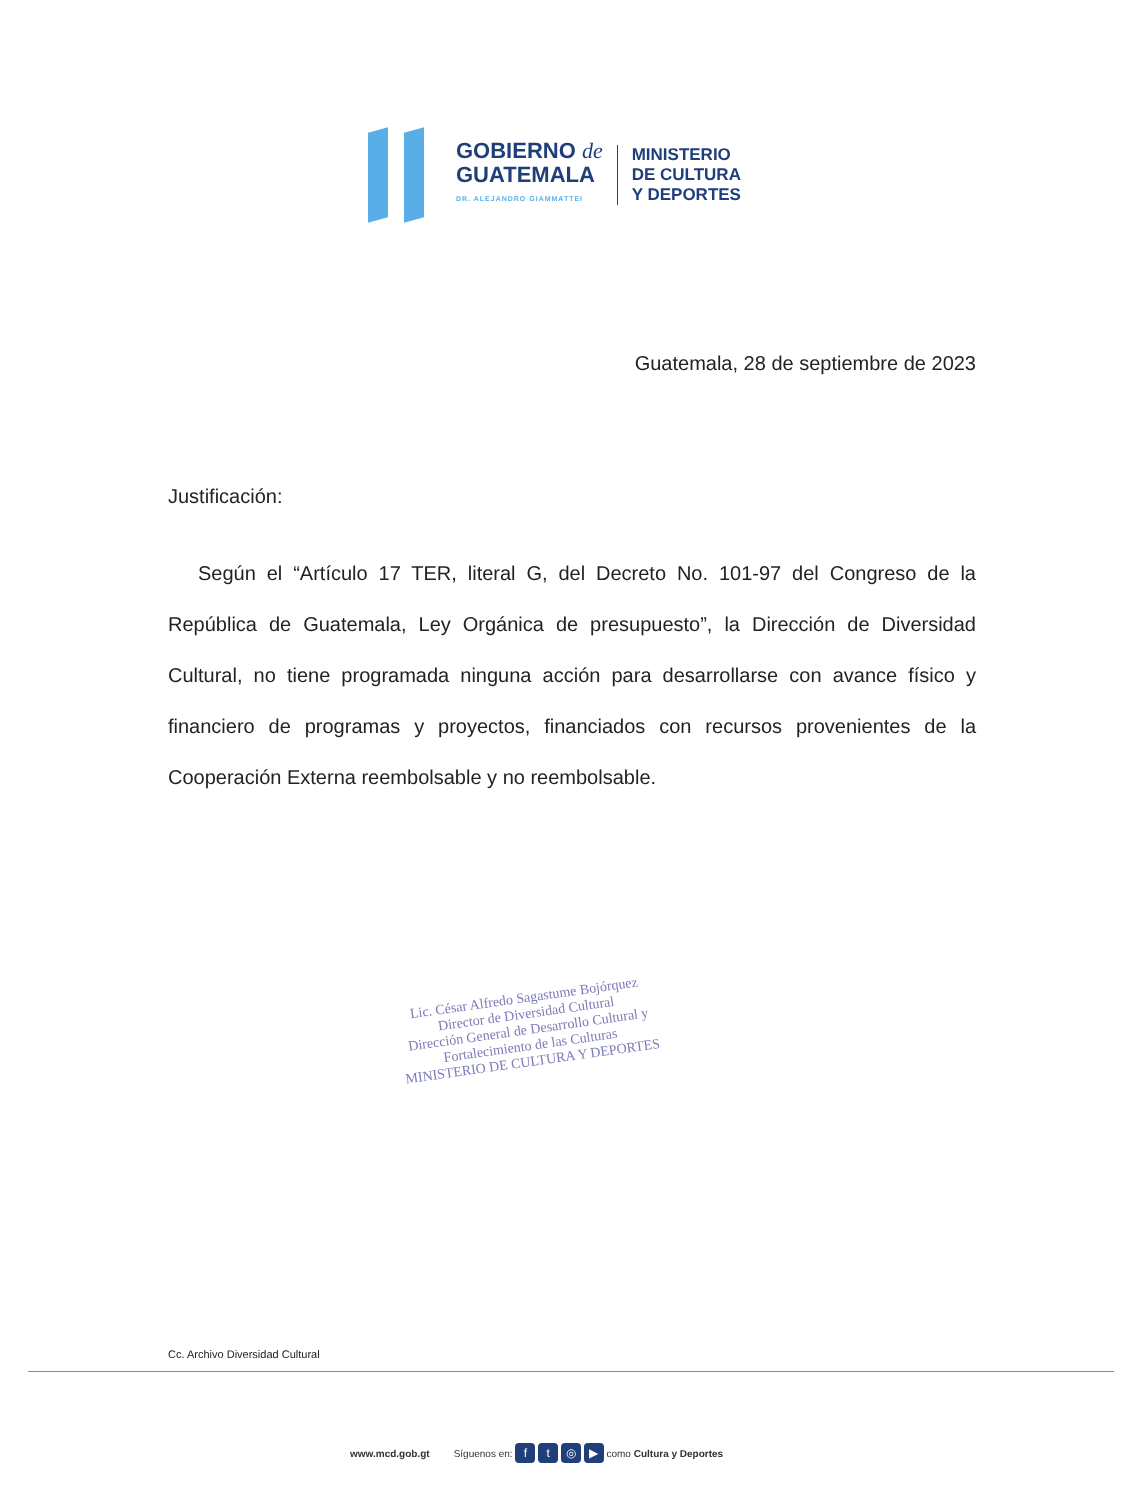GOBIERNO de
GUATEMALA
DR. ALEJANDRO GIAMMATTEI
MINISTERIO
DE CULTURA
Y DEPORTES
Guatemala, 28 de septiembre de 2023
Justificación:
Según el “Artículo 17 TER, literal G, del Decreto No. 101-97 del Congreso de la República de Guatemala, Ley Orgánica de presupuesto”, la Dirección de Diversidad Cultural, no tiene programada ninguna acción para desarrollarse con avance físico y financiero de programas y proyectos, financiados con recursos provenientes de la Cooperación Externa reembolsable y no reembolsable.
Lic. César Alfredo Sagastume Bojórquez
Director de Diversidad Cultural
Dirección General de Desarrollo Cultural y
Fortalecimiento de las Culturas
MINISTERIO DE CULTURA Y DEPORTES
Cc. Archivo Diversidad Cultural
www.mcd.gob.gt Síguenos en: f t ◎ ▶ como Cultura y Deportes